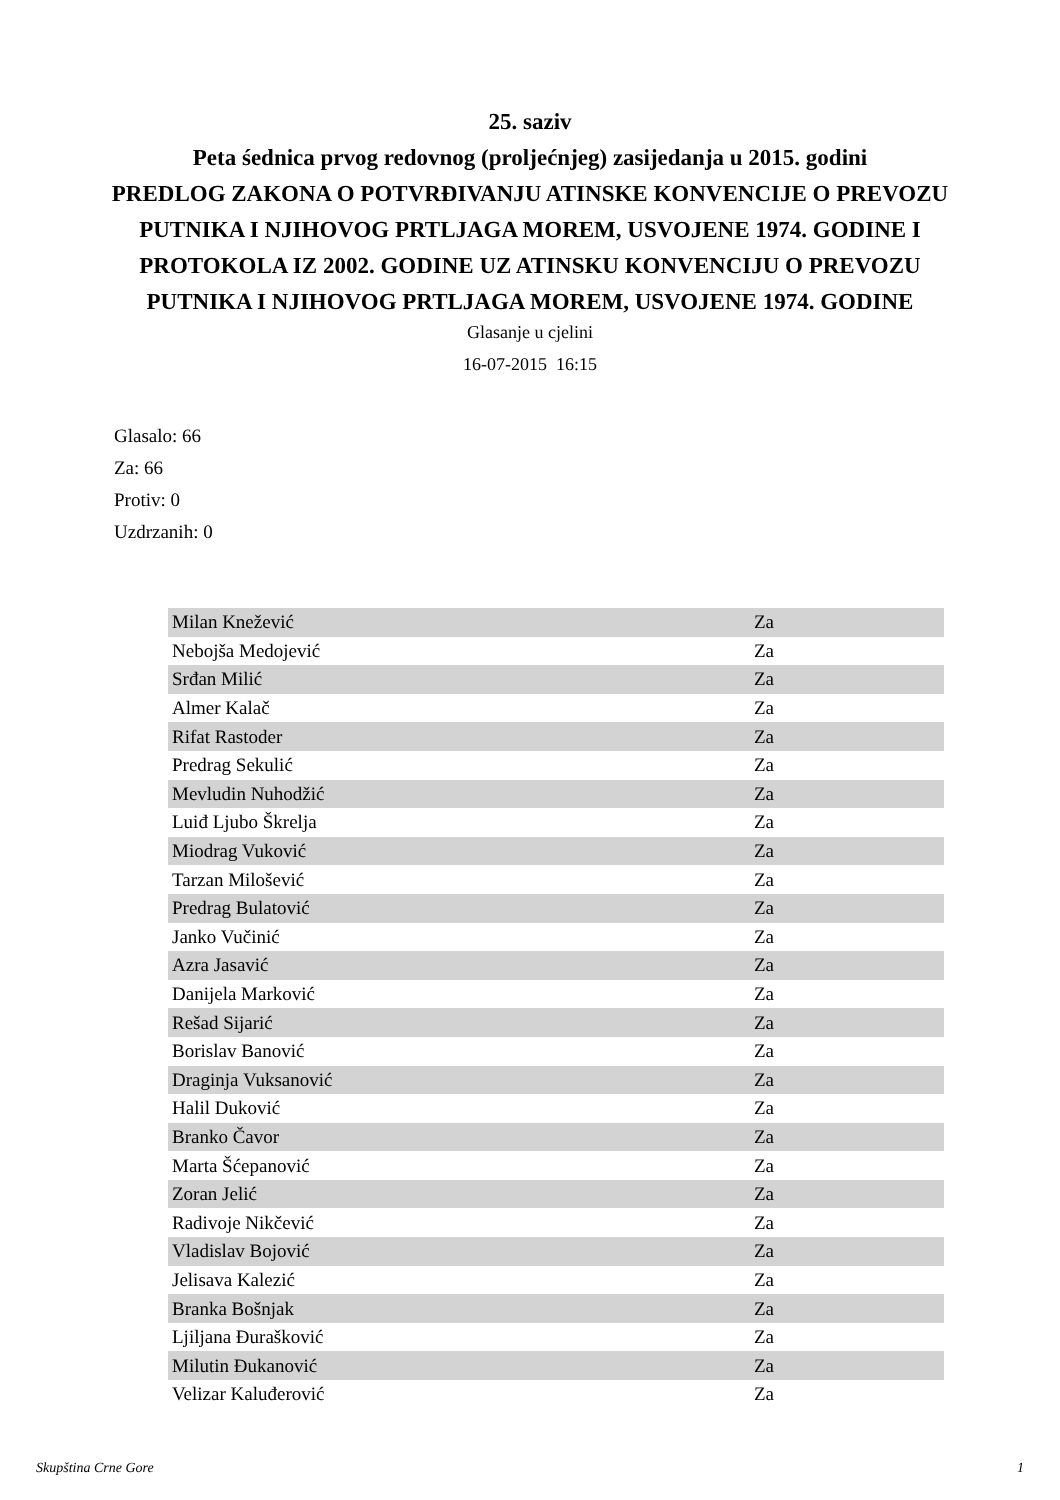25. saziv
Peta śednica prvog redovnog (proljećnjeg) zasijedanja u 2015. godini
PREDLOG ZAKONA O POTVRĐIVANJU ATINSKE KONVENCIJE O PREVOZU
PUTNIKA I NJIHOVOG PRTLJAGA MOREM, USVOJENE 1974. GODINE I
PROTOKOLA IZ 2002. GODINE UZ ATINSKU KONVENCIJU O PREVOZU
PUTNIKA I NJIHOVOG PRTLJAGA MOREM, USVOJENE 1974. GODINE
Glasanje u cjelini
16-07-2015 16:15
Glasalo: 66
Za: 66
Protiv: 0
Uzdrzanih: 0
| Milan Knežević | Za |
| Nebojša Medojević | Za |
| Srđan Milić | Za |
| Almer Kalač | Za |
| Rifat Rastoder | Za |
| Predrag Sekulić | Za |
| Mevludin Nuhodžić | Za |
| Luiđ Ljubo Škrelja | Za |
| Miodrag Vuković | Za |
| Tarzan Milošević | Za |
| Predrag Bulatović | Za |
| Janko Vučinić | Za |
| Azra Jasavić | Za |
| Danijela Marković | Za |
| Rešad Sijarić | Za |
| Borislav Banović | Za |
| Draginja Vuksanović | Za |
| Halil Duković | Za |
| Branko Čavor | Za |
| Marta Šćepanović | Za |
| Zoran Jelić | Za |
| Radivoje Nikčević | Za |
| Vladislav Bojović | Za |
| Jelisava Kalezić | Za |
| Branka Bošnjak | Za |
| Ljiljana Đurašković | Za |
| Milutin Đukanović | Za |
| Velizar Kaluđerović | Za |
Skupština Crne Gore 1